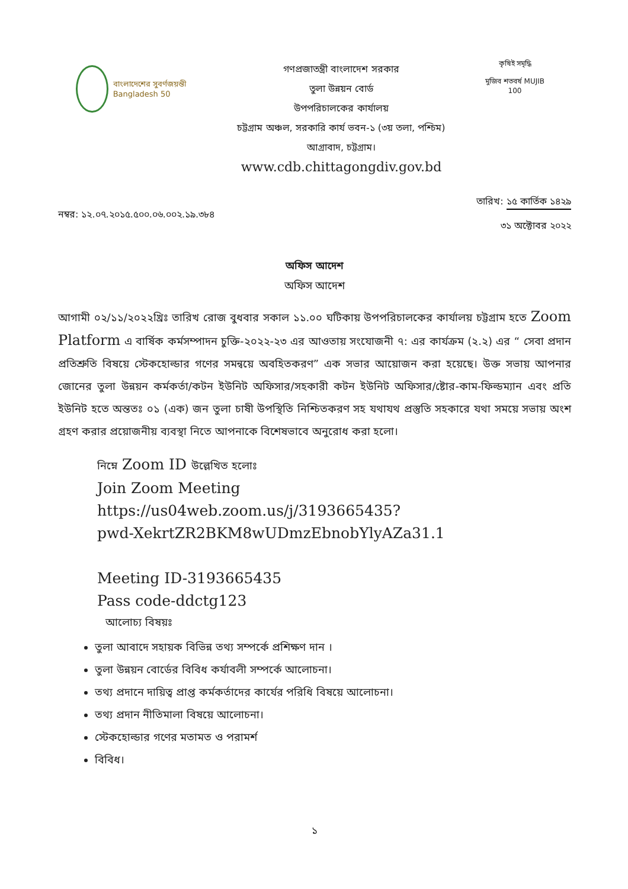বাংলাদেশের সুবর্ণজয়ন্তী Bangladesh 50
গণপ্রজাতন্ত্রী বাংলাদেশ সরকার
তুলা উন্নয়ন বোর্ড
উপপরিচালকের কার্যালয়
চট্টগ্রাম অঞ্চল, সরকারি কার্য ভবন-১ (৩য় তলা, পশ্চিম)
আগ্রাবাদ, চট্টগ্রাম।
www.cdb.chittagongdiv.gov.bd
কৃষিই সমৃদ্ধি
মুজিব শতবর্ষ MUJIB 100
নম্বর: ১২.০৭.২০১৫.৫০০.০৬.০০২.১৯.৩৮৪
তারিখ: ১৫ কার্তিক ১৪২৯
৩১ অক্টোবর ২০২২
অফিস আদেশ
অফিস আদেশ
আগামী ০২/১১/২০২২খ্রিঃ তারিখ রোজ বুধবার সকাল ১১.০০ ঘটিকায় উপপরিচালকের কার্যালয় চট্টগ্রাম হতে Zoom Platform এ বার্ষিক কর্মসম্পাদন চুক্তি-২০২২-২৩ এর আওতায় সংযোজনী ৭: এর কার্যক্রম (২.২) এর “ সেবা প্রদান প্রতিশ্রুতি বিষয়ে স্টেকহোল্ডার গণের সমন্বয়ে অবহিতকরণ” এক সভার আয়োজন করা হয়েছে। উক্ত সভায় আপনার জোনের তুলা উন্নয়ন কর্মকর্তা/কটন ইউনিট অফিসার/সহকারী কটন ইউনিট অফিসার/ষ্টোর-কাম-ফিল্ডম্যান এবং প্রতি ইউনিট হতে অন্ততঃ ০১ (এক) জন তুলা চাষী উপস্থিতি নিশ্চিতকরণ সহ যথাযথ প্রস্তুতি সহকারে যথা সময়ে সভায় অংশ গ্রহণ করার প্রয়োজনীয় ব্যবস্থা নিতে আপনাকে বিশেষভাবে অনুরোধ করা হলো।
নিম্নে Zoom ID উল্লেখিত হলোঃ
Join Zoom Meeting
https://us04web.zoom.us/j/3193665435?
pwd-XekrtZR2BKM8wUDmzEbnobYlyAZa31.1
Meeting ID-3193665435
Pass code-ddctg123
আলোচ্য বিষয়ঃ
তুলা আবাদে সহায়ক বিভিন্ন তথ্য সম্পর্কে প্রশিক্ষণ দান ।
তুলা উন্নয়ন বোর্ডের বিবিধ কর্যাবলী সম্পর্কে আলোচনা।
তথ্য প্রদানে দায়িত্ব প্রাপ্ত কর্মকর্তাদের কার্যের পরিধি বিষয়ে আলোচনা।
তথ্য প্রদান নীতিমালা বিষয়ে আলোচনা।
স্টেকহোল্ডার গণের মতামত ও পরামর্শ
বিবিধ।
১